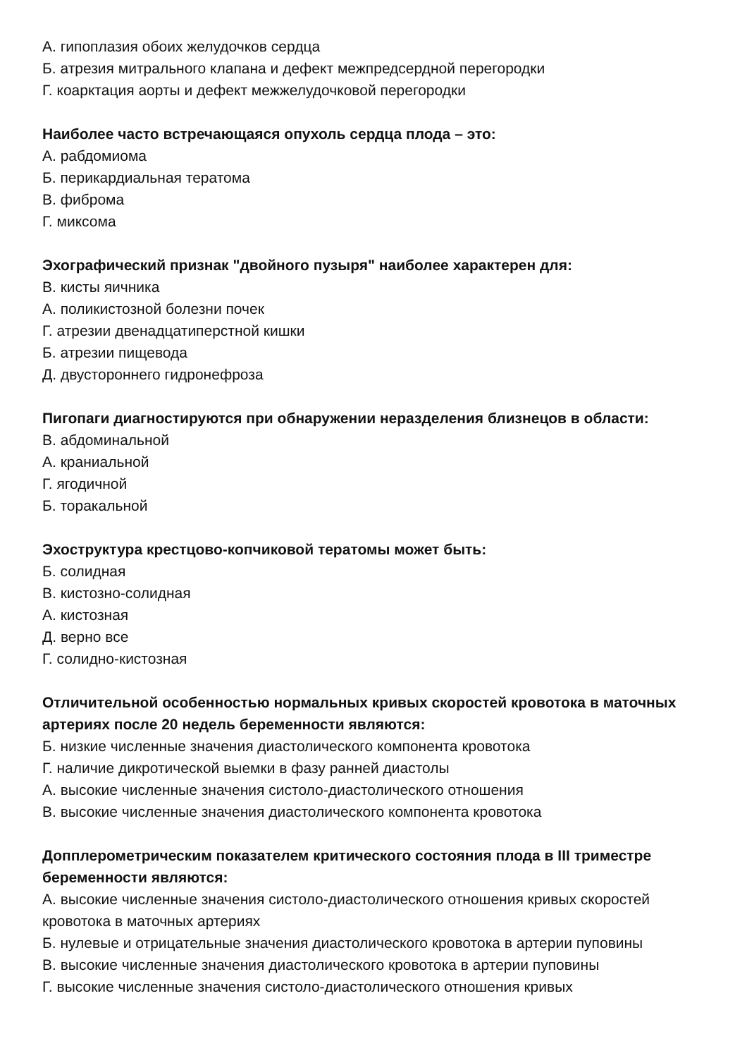А. гипоплазия обоих желудочков сердца
Б. атрезия митрального клапана и дефект межпредсердной перегородки
Г. коарктация аорты и дефект межжелудочковой перегородки
Наиболее часто встречающаяся опухоль сердца плода – это:
А. рабдомиома
Б. перикардиальная тератома
В. фиброма
Г. миксома
Эхографический признак "двойного пузыря" наиболее характерен для:
В. кисты яичника
А. поликистозной болезни почек
Г. атрезии двенадцатиперстной кишки
Б. атрезии пищевода
Д. двустороннего гидронефроза
Пигопаги диагностируются при обнаружении неразделения близнецов в области:
В. абдоминальной
А. краниальной
Г. ягодичной
Б. торакальной
Эхоструктура крестцово-копчиковой тератомы может быть:
Б. солидная
В. кистозно-солидная
А. кистозная
Д. верно все
Г. солидно-кистозная
Отличительной особенностью нормальных кривых скоростей кровотока в маточных артериях после 20 недель беременности являются:
Б. низкие численные значения диастолического компонента кровотока
Г. наличие дикротической выемки в фазу ранней диастолы
А. высокие численные значения систоло-диастолического отношения
В. высокие численные значения диастолического компонента кровотока
Допплерометрическим показателем критического состояния плода в III триместре беременности являются:
А. высокие численные значения систоло-диастолического отношения кривых скоростей кровотока в маточных артериях
Б. нулевые и отрицательные значения диастолического кровотока в артерии пуповины
В. высокие численные значения диастолического кровотока в артерии пуповины
Г. высокие численные значения систоло-диастолического отношения кривых